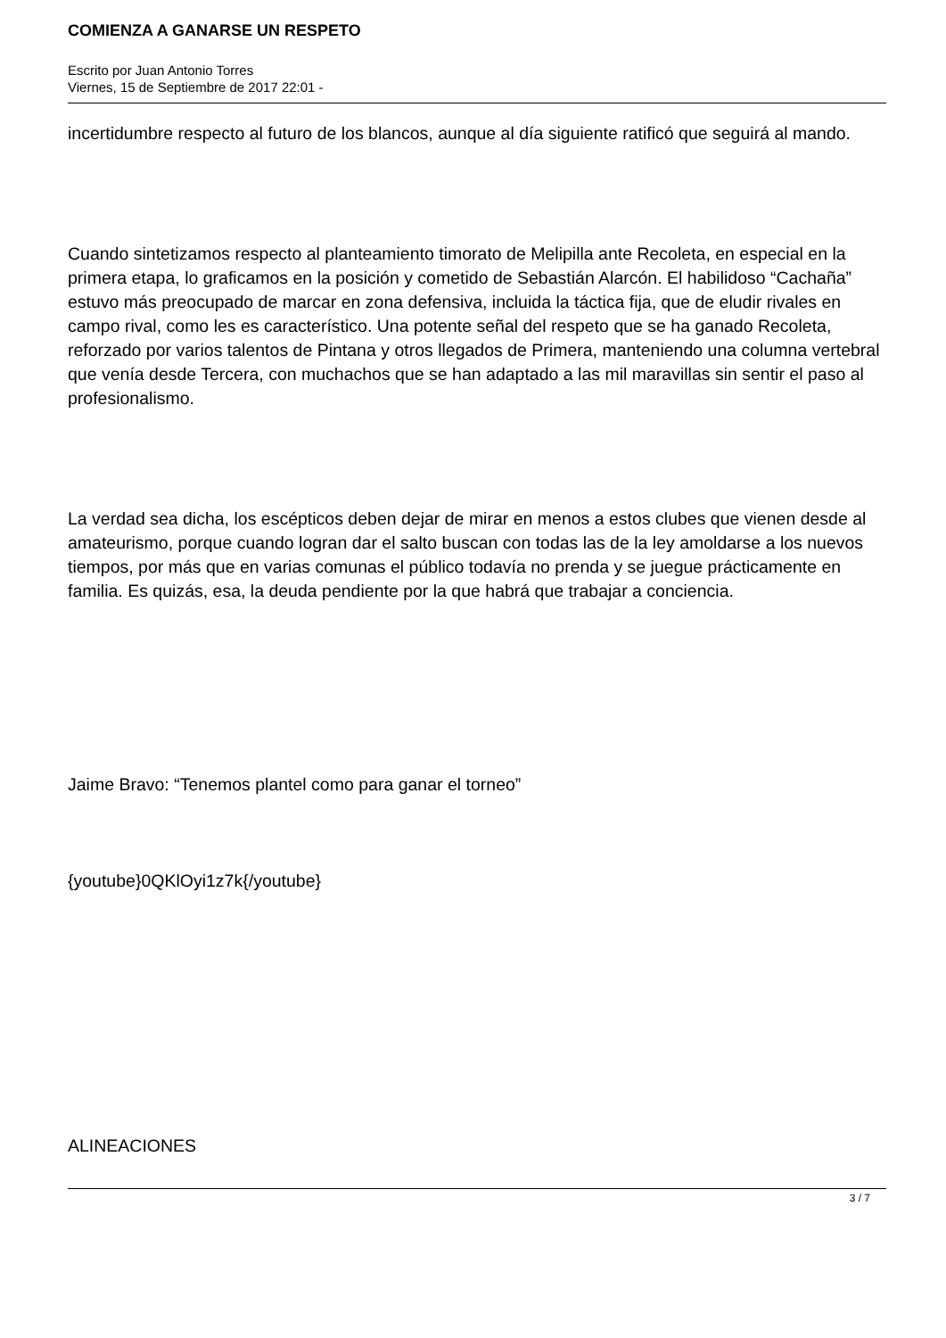COMIENZA A GANARSE UN RESPETO
Escrito por Juan Antonio Torres
Viernes, 15 de Septiembre de 2017 22:01 -
incertidumbre respecto al futuro de los blancos, aunque al día siguiente ratificó que seguirá al mando.
Cuando sintetizamos respecto al planteamiento timorato de Melipilla ante Recoleta, en especial en la primera etapa, lo graficamos en la posición y cometido de Sebastián Alarcón. El habilidoso “Cachaña” estuvo más preocupado de marcar en zona defensiva, incluida la táctica fija, que de eludir rivales en campo rival, como les es característico. Una potente señal del respeto que se ha ganado Recoleta, reforzado por varios talentos de Pintana y otros llegados de Primera, manteniendo una columna vertebral que venía desde Tercera, con muchachos que se han adaptado a las mil maravillas sin sentir el paso al profesionalismo.
La verdad sea dicha, los escépticos deben dejar de mirar en menos a estos clubes que vienen desde al amateurismo, porque cuando logran dar el salto buscan con todas las de la ley amoldarse a los nuevos tiempos, por más que en varias comunas el público todavía no prenda y se juegue prácticamente en familia. Es quizás, esa, la deuda pendiente por la que habrá que trabajar a conciencia.
Jaime Bravo: “Tenemos plantel como para ganar el torneo”
{youtube}0QKlOyi1z7k{/youtube}
ALINEACIONES
3 / 7